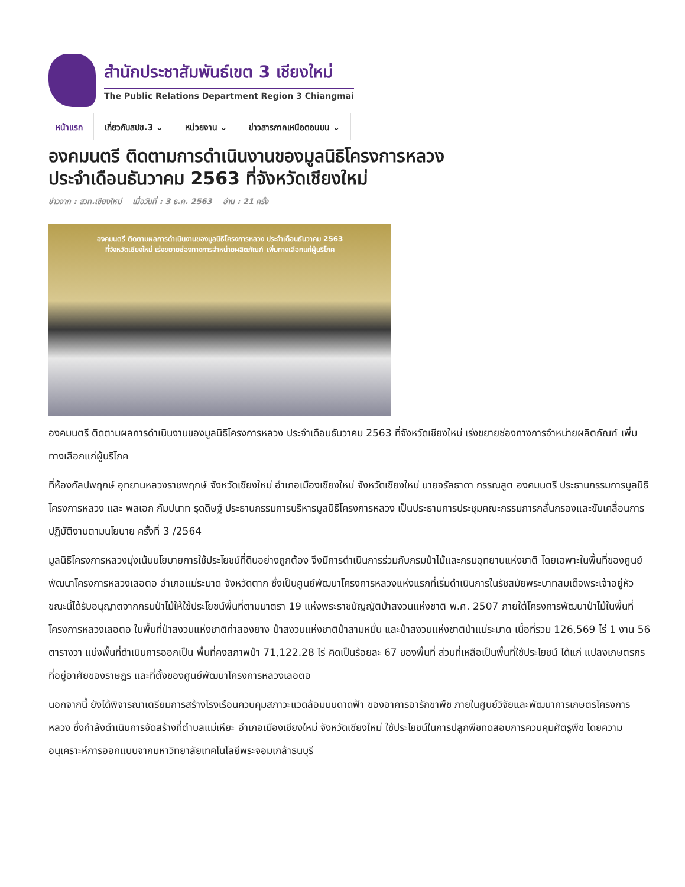สำนักประชาสัมพันธ์เขต 3 เชียงใหม่
The Public Relations Department Region 3 Chiangmai
หน้าแรก เกี่ยวกับสปข.3 ⌄ หน่วยงาน ⌄ ข่าวสารภาคเหนือตอนบน ⌄
องคมนตรี ติดตามการดำเนินงานของมูลนิธิโครงการหลวง ประจำเดือนธันวาคม 2563 ที่จังหวัดเชียงใหม่
ข่าวจาก : สวท.เชียงใหม่ เมื่อวันที่ : 3 ธ.ค. 2563 อ่าน : 21 ครั้ง
องคมนตรี ติดตามผลการดำเนินงานของมูลนิธิโครงการหลวง ประจำเดือนธันวาคม 2563
ที่จังหวัดเชียงใหม่ เร่งขยายช่องทางการจำหน่ายผลิตภัณฑ์ เพิ่มทางเลือกแก่ผู้บริโภค
องคมนตรี ติดตามผลการดำเนินงานของมูลนิธิโครงการหลวง ประจำเดือนธันวาคม 2563 ที่จังหวัดเชียงใหม่ เร่งขยายช่องทางการจำหน่ายผลิตภัณฑ์ เพิ่มทางเลือกแก่ผู้บริโภค
ที่ห้องกัลปพฤกษ์ อุทยานหลวงราชพฤกษ์ จังหวัดเชียงใหม่ อำเภอเมืองเชียงใหม่ จังหวัดเชียงใหม่ นายจรัลธาดา กรรณสูต องคมนตรี ประธานกรรมการมูลนิธิโครงการหลวง และ พลเอก กัมปนาท รุดดิษฐ์ ประธานกรรมการบริหารมูลนิธิโครงการหลวง เป็นประธานการประชุมคณะกรรมการกลั่นกรองและขับเคลื่อนการปฏิบัติงานตามนโยบาย ครั้งที่ 3 /2564
มูลนิธิโครงการหลวงมุ่งเน้นนโยบายการใช้ประโยชน์ที่ดินอย่างถูกต้อง จึงมีการดำเนินการร่วมกับกรมป่าไม้และกรมอุทยานแห่งชาติ โดยเฉพาะในพื้นที่ของศูนย์พัฒนาโครงการหลวงเลอตอ อำเภอแม่ระมาด จังหวัดตาก ซึ่งเป็นศูนย์พัฒนาโครงการหลวงแห่งแรกที่เริ่มดำเนินการในรัชสมัยพระบาทสมเด็จพระเจ้าอยู่หัว ขณะนี้ได้รับอนุญาตจากกรมป่าไม้ให้ใช้ประโยชน์พื้นที่ตามมาตรา 19 แห่งพระราชบัญญัติป่าสงวนแห่งชาติ พ.ศ. 2507 ภายใต้โครงการพัฒนาป่าไม้ในพื้นที่โครงการหลวงเลอตอ ในพื้นที่ป่าสงวนแห่งชาติท่าสองยาง ป่าสงวนแห่งชาติป่าสามหมื่น และป่าสงวนแห่งชาติป่าแม่ระมาด เนื้อที่รวม 126,569 ไร่ 1 งาน 56 ตารางวา แบ่งพื้นที่ดำเนินการออกเป็น พื้นที่คงสภาพป่า 71,122.28 ไร่ คิดเป็นร้อยละ 67 ของพื้นที่ ส่วนที่เหลือเป็นพื้นที่ใช้ประโยชน์ ได้แก่ แปลงเกษตรกร ที่อยู่อาศัยของราษฎร และที่ตั้งของศูนย์พัฒนาโครงการหลวงเลอตอ
นอกจากนี้ ยังได้พิจารณาเตรียมการสร้างโรงเรือนควบคุมสภาวะแวดล้อมบนดาดฟ้า ของอาคารอารักขาพืช ภายในศูนย์วิจัยและพัฒนาการเกษตรโครงการหลวง ซึ่งกำลังดำเนินการจัดสร้างที่ตำบลแม่เหียะ อำเภอเมืองเชียงใหม่ จังหวัดเชียงใหม่ ใช้ประโยชน์ในการปลูกพืชทดสอบการควบคุมศัตรูพืช โดยความอนุเคราะห์การออกแบบจากมหาวิทยาลัยเทคโนโลยีพระจอมเกล้าธนบุรี